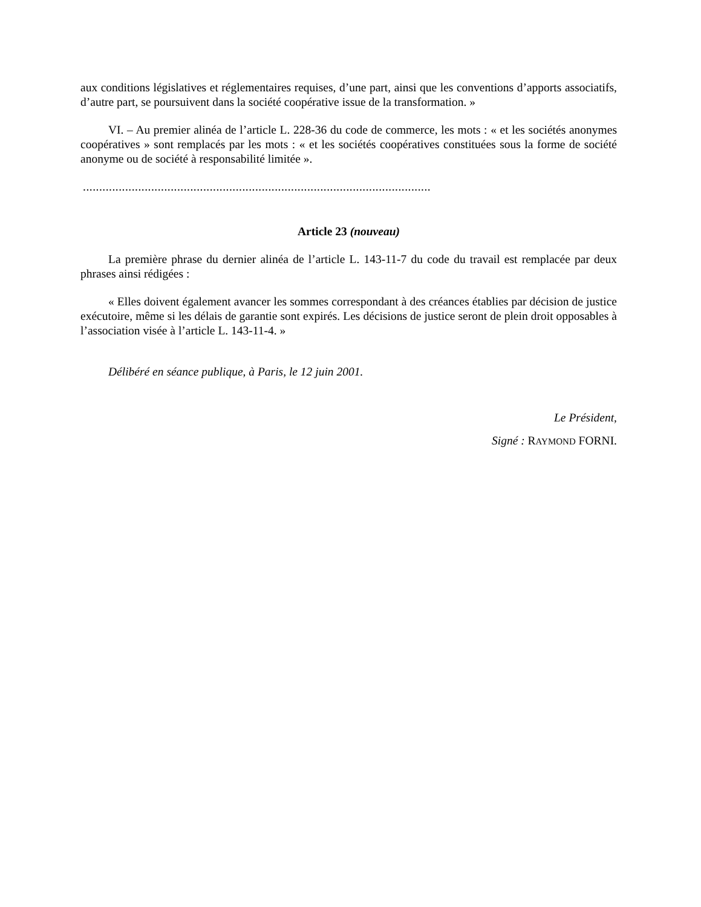aux conditions législatives et réglementaires requises, d’une part, ainsi que les conventions d’apports associatifs, d’autre part, se poursuivent dans la société coopérative issue de la transformation. »
VI. – Au premier alinéa de l’article L. 228-36 du code de commerce, les mots : « et les sociétés anonymes coopératives » sont remplacés par les mots : « et les sociétés coopératives constituées sous la forme de société anonyme ou de société à responsabilité limitée ».
...........................................................................................................
Article 23 (nouveau)
La première phrase du dernier alinéa de l’article L. 143-11-7 du code du travail est remplacée par deux phrases ainsi rédigées :
« Elles doivent également avancer les sommes correspondant à des créances établies par décision de justice exécutoire, même si les délais de garantie sont expirés. Les décisions de justice seront de plein droit opposables à l’association visée à l’article L. 143-11-4. »
Délibéré en séance publique, à Paris, le 12 juin 2001.
Le Président,
Signé : RAYMOND FORNI.